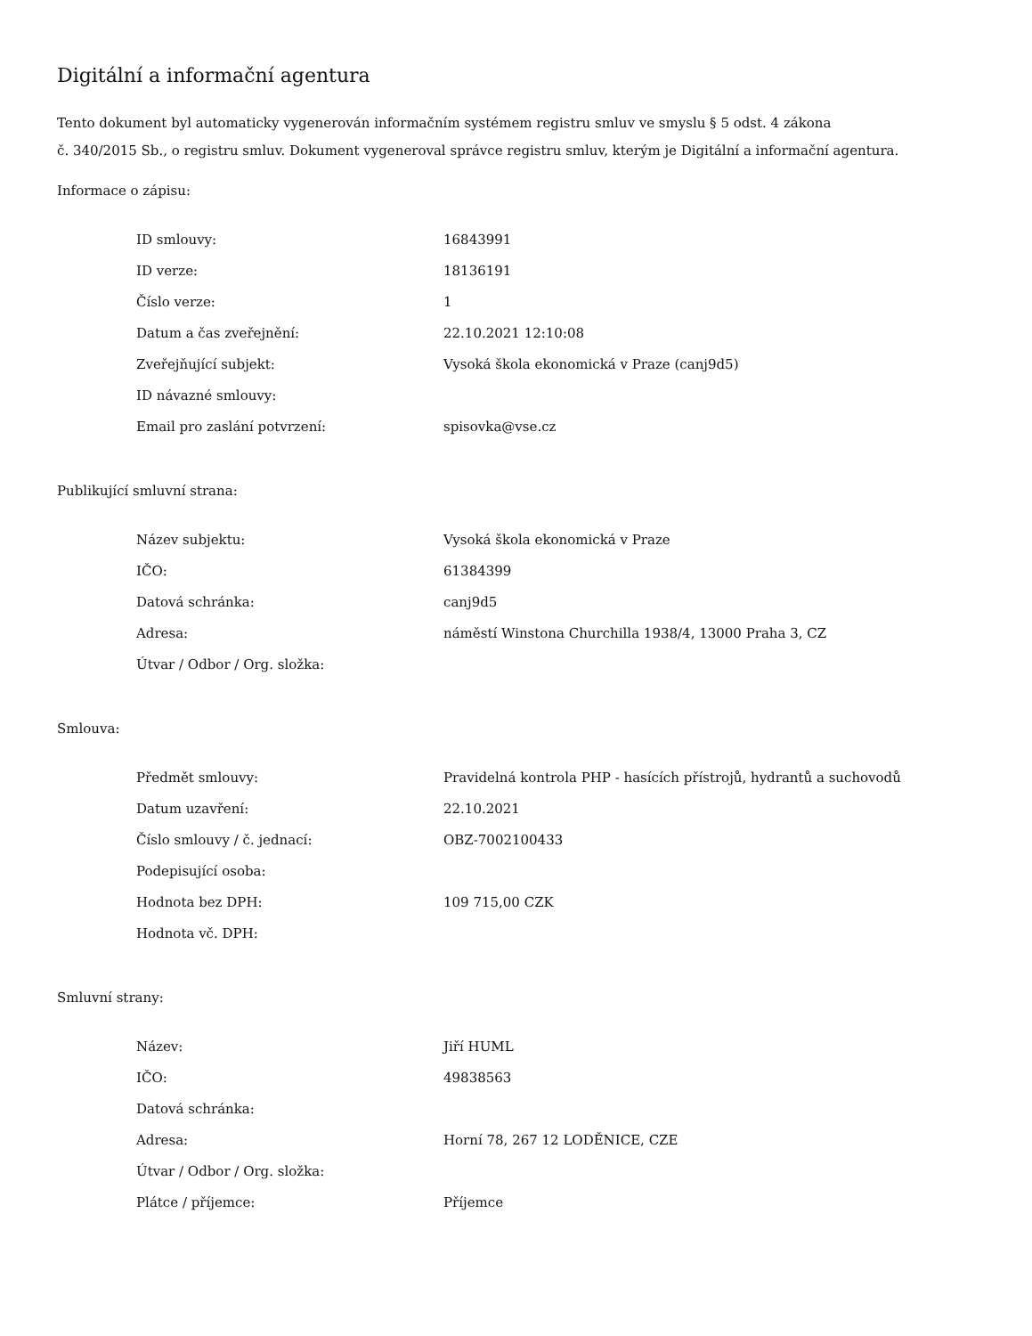Digitální a informační agentura
Tento dokument byl automaticky vygenerován informačním systémem registru smluv ve smyslu § 5 odst. 4 zákona
č. 340/2015 Sb., o registru smluv. Dokument vygeneroval správce registru smluv, kterým je Digitální a informační agentura.
Informace o zápisu:
| ID smlouvy: | 16843991 |
| ID verze: | 18136191 |
| Číslo verze: | 1 |
| Datum a čas zveřejnění: | 22.10.2021 12:10:08 |
| Zveřejňující subjekt: | Vysoká škola ekonomická v Praze (canj9d5) |
| ID návazné smlouvy: | |
| Email pro zaslání potvrzení: | spisovka@vse.cz |
Publikující smluvní strana:
| Název subjektu: | Vysoká škola ekonomická v Praze |
| IČO: | 61384399 |
| Datová schránka: | canj9d5 |
| Adresa: | náměstí Winstona Churchilla 1938/4, 13000 Praha 3, CZ |
| Útvar / Odbor / Org. složka: | |
Smlouva:
| Předmět smlouvy: | Pravidelná kontrola PHP - hasících přístrojů, hydrantů a suchovodů |
| Datum uzavření: | 22.10.2021 |
| Číslo smlouvy / č. jednací: | OBZ-7002100433 |
| Podepisující osoba: | |
| Hodnota bez DPH: | 109 715,00 CZK |
| Hodnota vč. DPH: | |
Smluvní strany:
| Název: | Jiří HUML |
| IČO: | 49838563 |
| Datová schránka: | |
| Adresa: | Horní 78, 267 12 LODĚNICE, CZE |
| Útvar / Odbor / Org. složka: | |
| Plátce / příjemce: | Příjemce |